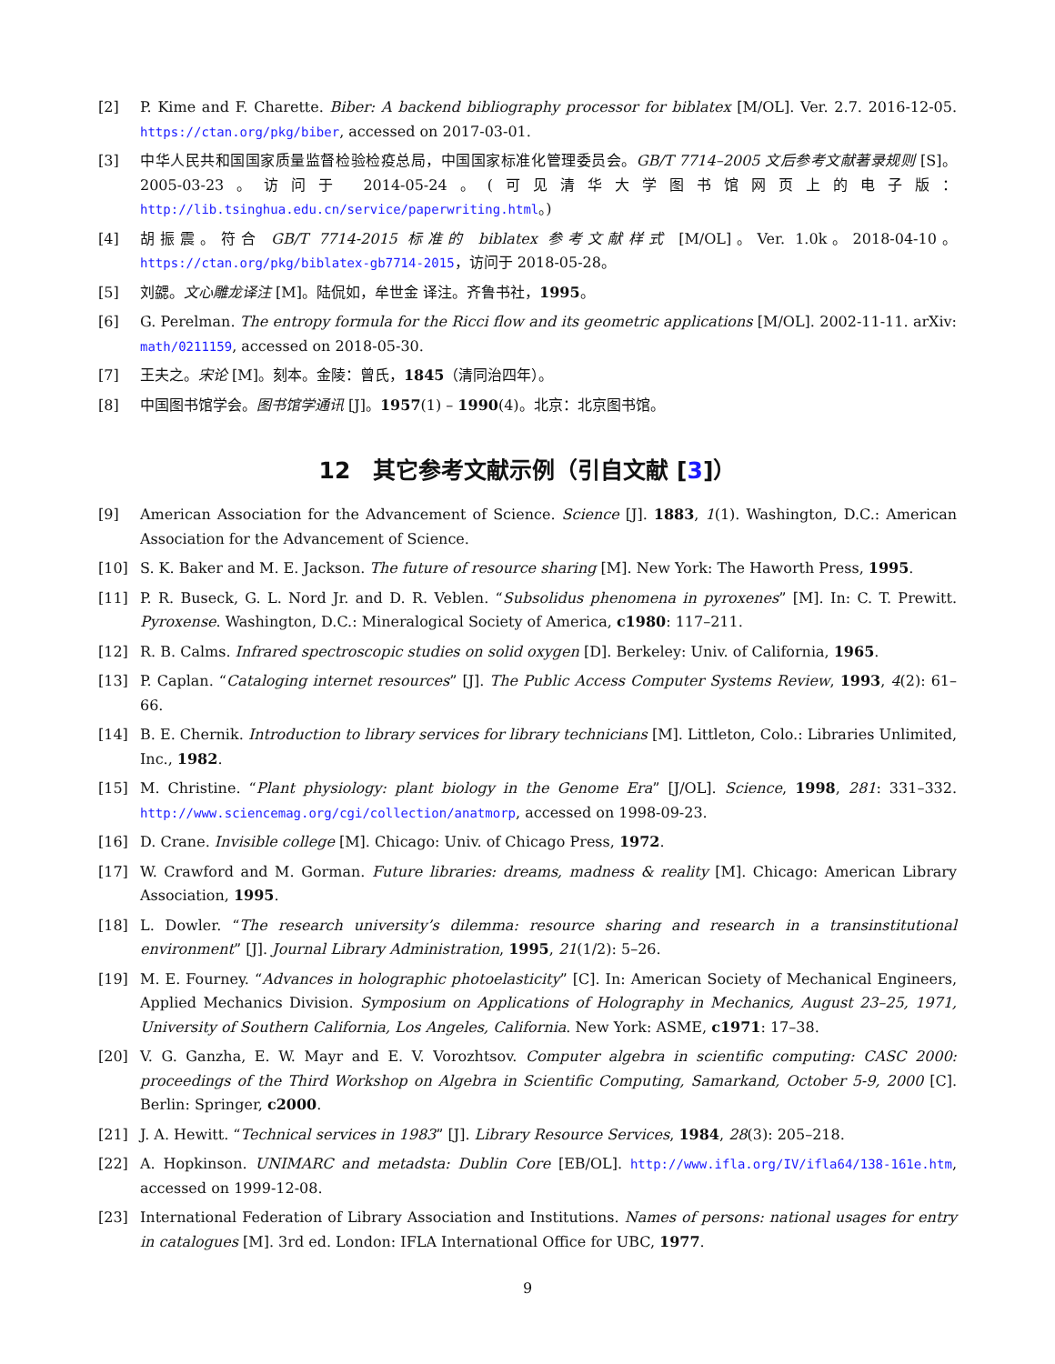[2] P. Kime and F. Charette. Biber: A backend bibliography processor for biblatex [M/OL]. Ver. 2.7. 2016-12-05. https://ctan.org/pkg/biber, accessed on 2017-03-01.
[3] 中华人民共和国国家质量监督检验检疫总局，中国国家标准化管理委员会。GB/T 7714–2005 文后参考文献著录规则 [S]。2005-03-23。访问于 2014-05-24。(可见清华大学图书馆网页上的电子版：http://lib.tsinghua.edu.cn/service/paperwriting.html。)
[4] 胡振震。符合 GB/T 7714-2015 标准的 biblatex 参考文献样式 [M/OL]。Ver. 1.0k。2018-04-10。https://ctan.org/pkg/biblatex-gb7714-2015，访问于 2018-05-28。
[5] 刘勰。文心雕龙译注 [M]。陆侃如，牟世金 译注。齐鲁书社，1995。
[6] G. Perelman. The entropy formula for the Ricci flow and its geometric applications [M/OL]. 2002-11-11. arXiv: math/0211159, accessed on 2018-05-30.
[7] 王夫之。宋论 [M]。刻本。金陵：曾氏，1845（清同治四年）。
[8] 中国图书馆学会。图书馆学通讯 [J]。1957(1) – 1990(4)。北京：北京图书馆。
12　其它参考文献示例（引自文献 [3]）
[9] American Association for the Advancement of Science. Science [J]. 1883, 1(1). Washington, D.C.: American Association for the Advancement of Science.
[10] S. K. Baker and M. E. Jackson. The future of resource sharing [M]. New York: The Haworth Press, 1995.
[11] P. R. Buseck, G. L. Nord Jr. and D. R. Veblen. “Subsolidus phenomena in pyroxenes” [M]. In: C. T. Prewitt. Pyroxense. Washington, D.C.: Mineralogical Society of America, c1980: 117–211.
[12] R. B. Calms. Infrared spectroscopic studies on solid oxygen [D]. Berkeley: Univ. of California, 1965.
[13] P. Caplan. “Cataloging internet resources” [J]. The Public Access Computer Systems Review, 1993, 4(2): 61–66.
[14] B. E. Chernik. Introduction to library services for library technicians [M]. Littleton, Colo.: Libraries Unlimited, Inc., 1982.
[15] M. Christine. “Plant physiology: plant biology in the Genome Era” [J/OL]. Science, 1998, 281: 331–332. http://www.sciencemag.org/cgi/collection/anatmorp, accessed on 1998-09-23.
[16] D. Crane. Invisible college [M]. Chicago: Univ. of Chicago Press, 1972.
[17] W. Crawford and M. Gorman. Future libraries: dreams, madness & reality [M]. Chicago: American Library Association, 1995.
[18] L. Dowler. “The research university’s dilemma: resource sharing and research in a transinstitutional environment” [J]. Journal Library Administration, 1995, 21(1/2): 5–26.
[19] M. E. Fourney. “Advances in holographic photoelasticity” [C]. In: American Society of Mechanical Engineers, Applied Mechanics Division. Symposium on Applications of Holography in Mechanics, August 23–25, 1971, University of Southern California, Los Angeles, California. New York: ASME, c1971: 17–38.
[20] V. G. Ganzha, E. W. Mayr and E. V. Vorozhtsov. Computer algebra in scientific computing: CASC 2000: proceedings of the Third Workshop on Algebra in Scientific Computing, Samarkand, October 5-9, 2000 [C]. Berlin: Springer, c2000.
[21] J. A. Hewitt. “Technical services in 1983” [J]. Library Resource Services, 1984, 28(3): 205–218.
[22] A. Hopkinson. UNIMARC and metadsta: Dublin Core [EB/OL]. http://www.ifla.org/IV/ifla64/138-161e.htm, accessed on 1999-12-08.
[23] International Federation of Library Association and Institutions. Names of persons: national usages for entry in catalogues [M]. 3rd ed. London: IFLA International Office for UBC, 1977.
9